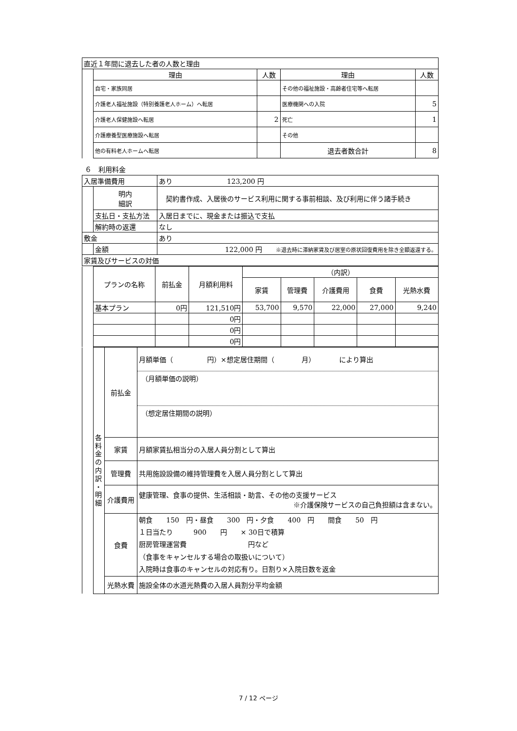| 直近１年間に退去した者の人数と理由 | | | | |
| | 理由 | 人数 | 理由 | 人数 |
| | 自宅・家族同居 | | その他の福祉施設・高齢者住宅等へ転居 | |
| | 介護老人福祉施設（特別養護老人ホーム）へ転居 | | 医療機関への入院 | 5 |
| | 介護老人保健施設へ転居 | 2 | 死亡 | 1 |
| | 介護療養型医療施設へ転居 | | その他 | |
| | 他の有料老人ホームへ転居 | | 退去者数合計 | 8 |
６　利用料金
| 入居準備費用 | | | あり 123,200 円 |
| | 明内 細訳 | 契約書作成、入居後のサービス利用に関する事前相談、及び利用に伴う諸手続き | |
| | 支払日・支払方法 | | 入居日までに、現金または振込で支払 |
| | 解約時の返還 | | なし |
| 敷金 | | | あり |
| | 金額 | | 122,000 円 ※退去時に滞納家賃及び居室の原状回復費用を除き全額返還する。 |
| 家賃及びサービスの対価 | | | |
| | プランの名称 | 前払金 | 月額利用料 | （内訳） | | | | |
| | | | | 家賃 | 管理費 | 介護費用 | 食費 | 光熱水費 |
| | 基本プラン | 0円 | 121,510円 | 53,700 | 9,570 | 22,000 | 27,000 | 9,240 |
| | | | 0円 | | | | | |
| | | | 0円 | | | | | |
| | | | 0円 | | | | | |
| | 各 料 金 の 内 訳 ・ 明 細 | 前払金 | 月額単価（ 円）×想定居住期間（ 月） により算出 （月額単価の説明） （想定居住期間の説明） |
| | | 家賃 | 月額家賃払相当分の入居人員分割として算出 |
| | | 管理費 | 共用施設設備の維持管理費を入居人員分割として算出 |
| | | 介護費用 | 健康管理、食事の提供、生活相談・助言、その他の支援サービス ※介護保険サービスの自己負担額は含まない。 |
| | | 食費 | 朝食 150 円・昼食 300 円・夕食 400 円 間食 50 円 １日当たり 900 円 × 30日で積算 厨房管理運営費 円など （食事をキャンセルする場合の取扱いについて） 入院時は食事のキャンセルの対応有り。日割り×入院日数を返金 |
| | | 光熱水費 | 施設全体の水道光熱費の入居人員割分平均金額 |
7 / 12 ページ